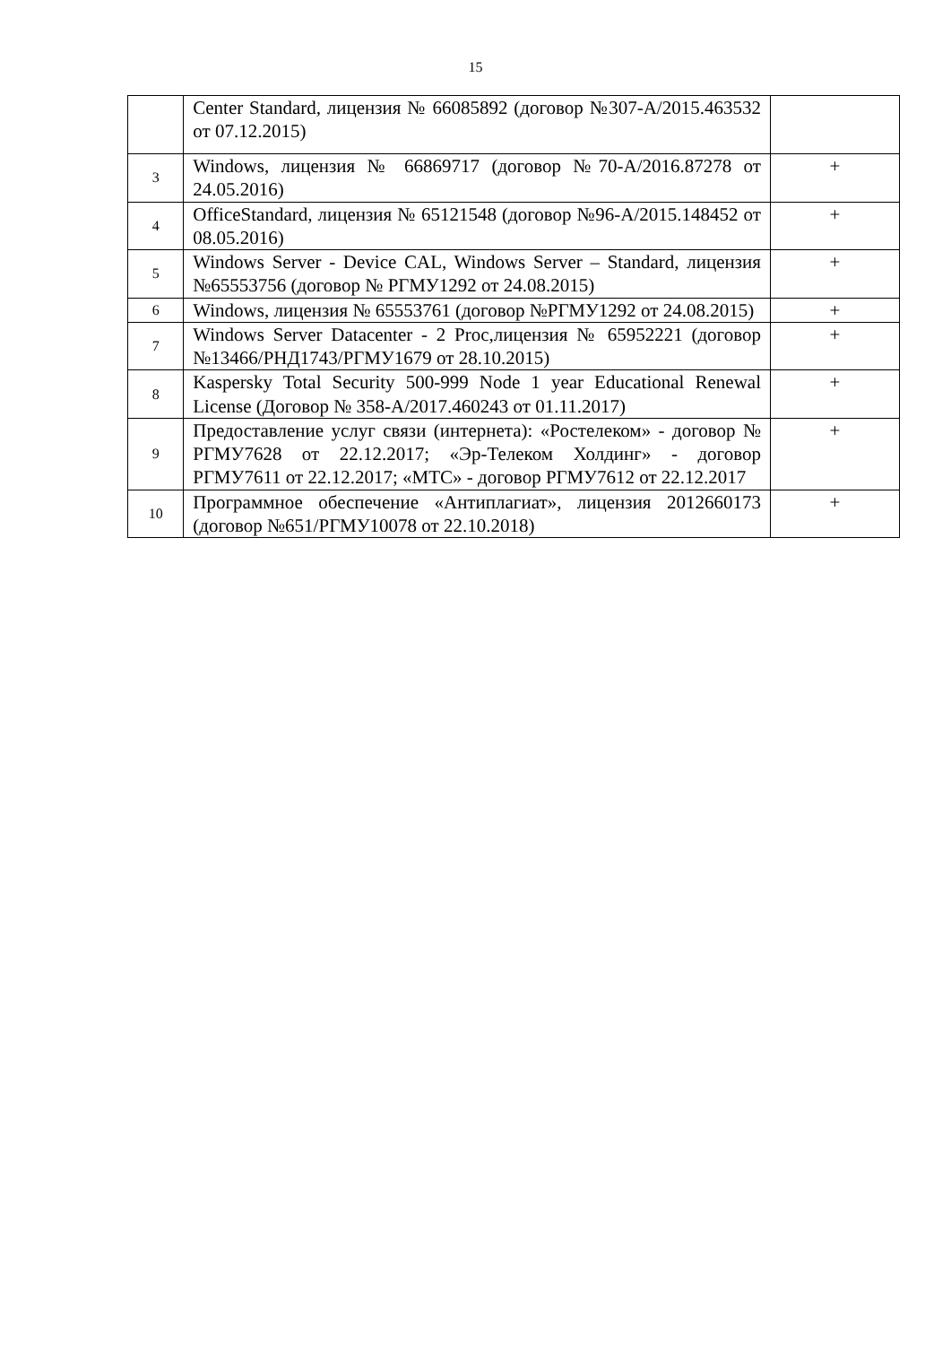15
| | Center Standard, лицензия № 66085892 (договор №307-А/2015.463532 от 07.12.2015) | |
| 3 | Windows, лицензия № 66869717 (договор №70-А/2016.87278 от 24.05.2016) | + |
| 4 | OfficeStandard, лицензия № 65121548 (договор №96-А/2015.148452 от 08.05.2016) | + |
| 5 | Windows Server - Device CAL, Windows Server – Standard, лицензия №65553756 (договор № РГМУ1292 от 24.08.2015) | + |
| 6 | Windows, лицензия № 65553761 (договор №РГМУ1292 от 24.08.2015) | + |
| 7 | Windows Server Datacenter - 2 Proc,лицензия № 65952221 (договор №13466/РНД1743/РГМУ1679 от 28.10.2015) | + |
| 8 | Kaspersky Total Security 500-999 Node 1 year Educational Renewal License (Договор № 358-А/2017.460243 от 01.11.2017) | + |
| 9 | Предоставление услуг связи (интернета): «Ростелеком» - договор № РГМУ7628 от 22.12.2017; «Эр-Телеком Холдинг» - договор РГМУ7611 от 22.12.2017; «МТС» - договор РГМУ7612 от 22.12.2017 | + |
| 10 | Программное обеспечение «Антиплагиат», лицензия 2012660173 (договор №651/РГМУ10078 от 22.10.2018) | + |